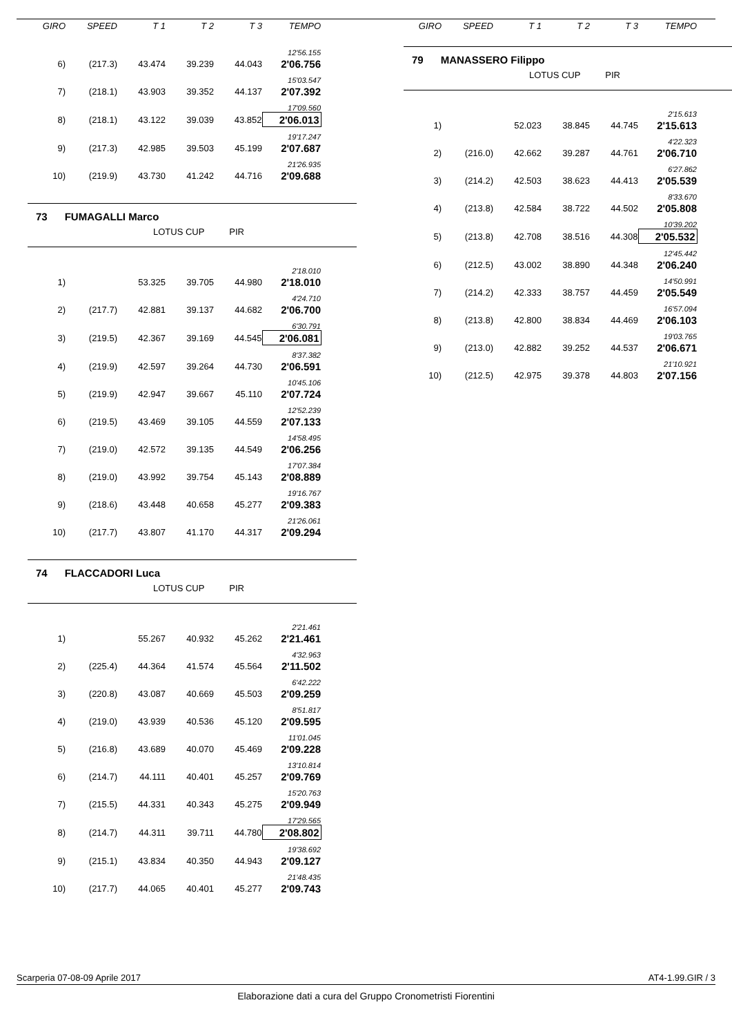| GIRO | SPEED | T 1 | T 2 | T 3 | TEMPO |
| --- | --- | --- | --- | --- | --- |
| 12'56.155 | | | | | |
| 6) | (217.3) | 43.474 | 39.239 | 44.043 | 2'06.756 |
| 15'03.547 | | | | | |
| 7) | (218.1) | 43.903 | 39.352 | 44.137 | 2'07.392 |
| 17'09.560 | | | | | |
| 8) | (218.1) | 43.122 | 39.039 | 43.852 | 2'06.013 |
| 19'17.247 | | | | | |
| 9) | (217.3) | 42.985 | 39.503 | 45.199 | 2'07.687 |
| 21'26.935 | | | | | |
| 10) | (219.9) | 43.730 | 41.242 | 44.716 | 2'09.688 |
73 FUMAGALLI Marco
LOTUS CUP PIR
| 2'18.010 | | | | | |
| 1) | | 53.325 | 39.705 | 44.980 | 2'18.010 |
| 4'24.710 | | | | | |
| 2) | (217.7) | 42.881 | 39.137 | 44.682 | 2'06.700 |
| 6'30.791 | | | | | |
| 3) | (219.5) | 42.367 | 39.169 | 44.545 | 2'06.081 |
| 8'37.382 | | | | | |
| 4) | (219.9) | 42.597 | 39.264 | 44.730 | 2'06.591 |
| 10'45.106 | | | | | |
| 5) | (219.9) | 42.947 | 39.667 | 45.110 | 2'07.724 |
| 12'52.239 | | | | | |
| 6) | (219.5) | 43.469 | 39.105 | 44.559 | 2'07.133 |
| 14'58.495 | | | | | |
| 7) | (219.0) | 42.572 | 39.135 | 44.549 | 2'06.256 |
| 17'07.384 | | | | | |
| 8) | (219.0) | 43.992 | 39.754 | 45.143 | 2'08.889 |
| 19'16.767 | | | | | |
| 9) | (218.6) | 43.448 | 40.658 | 45.277 | 2'09.383 |
| 21'26.061 | | | | | |
| 10) | (217.7) | 43.807 | 41.170 | 44.317 | 2'09.294 |
74 FLACCADORI Luca
LOTUS CUP PIR
| 2'21.461 | | | | | |
| 1) | | 55.267 | 40.932 | 45.262 | 2'21.461 |
| 4'32.963 | | | | | |
| 2) | (225.4) | 44.364 | 41.574 | 45.564 | 2'11.502 |
| 6'42.222 | | | | | |
| 3) | (220.8) | 43.087 | 40.669 | 45.503 | 2'09.259 |
| 8'51.817 | | | | | |
| 4) | (219.0) | 43.939 | 40.536 | 45.120 | 2'09.595 |
| 11'01.045 | | | | | |
| 5) | (216.8) | 43.689 | 40.070 | 45.469 | 2'09.228 |
| 13'10.814 | | | | | |
| 6) | (214.7) | 44.111 | 40.401 | 45.257 | 2'09.769 |
| 15'20.763 | | | | | |
| 7) | (215.5) | 44.331 | 40.343 | 45.275 | 2'09.949 |
| 17'29.565 | | | | | |
| 8) | (214.7) | 44.311 | 39.711 | 44.780 | 2'08.802 |
| 19'38.692 | | | | | |
| 9) | (215.1) | 43.834 | 40.350 | 44.943 | 2'09.127 |
| 21'48.435 | | | | | |
| 10) | (217.7) | 44.065 | 40.401 | 45.277 | 2'09.743 |
| GIRO | SPEED | T 1 | T 2 | T 3 | TEMPO |
| --- | --- | --- | --- | --- | --- |
79 MANASSERO Filippo
LOTUS CUP PIR
| 2'15.613 | | | | | |
| 1) | | 52.023 | 38.845 | 44.745 | 2'15.613 |
| 4'22.323 | | | | | |
| 2) | (216.0) | 42.662 | 39.287 | 44.761 | 2'06.710 |
| 6'27.862 | | | | | |
| 3) | (214.2) | 42.503 | 38.623 | 44.413 | 2'05.539 |
| 8'33.670 | | | | | |
| 4) | (213.8) | 42.584 | 38.722 | 44.502 | 2'05.808 |
| 10'39.202 | | | | | |
| 5) | (213.8) | 42.708 | 38.516 | 44.308 | 2'05.532 |
| 12'45.442 | | | | | |
| 6) | (212.5) | 43.002 | 38.890 | 44.348 | 2'06.240 |
| 14'50.991 | | | | | |
| 7) | (214.2) | 42.333 | 38.757 | 44.459 | 2'05.549 |
| 16'57.094 | | | | | |
| 8) | (213.8) | 42.800 | 38.834 | 44.469 | 2'06.103 |
| 19'03.765 | | | | | |
| 9) | (213.0) | 42.882 | 39.252 | 44.537 | 2'06.671 |
| 21'10.921 | | | | | |
| 10) | (212.5) | 42.975 | 39.378 | 44.803 | 2'07.156 |
Scarperia 07-08-09 Aprile 2017 AT4-1.99.GIR / 3
Elaborazione dati a cura del Gruppo Cronometristi Fiorentini